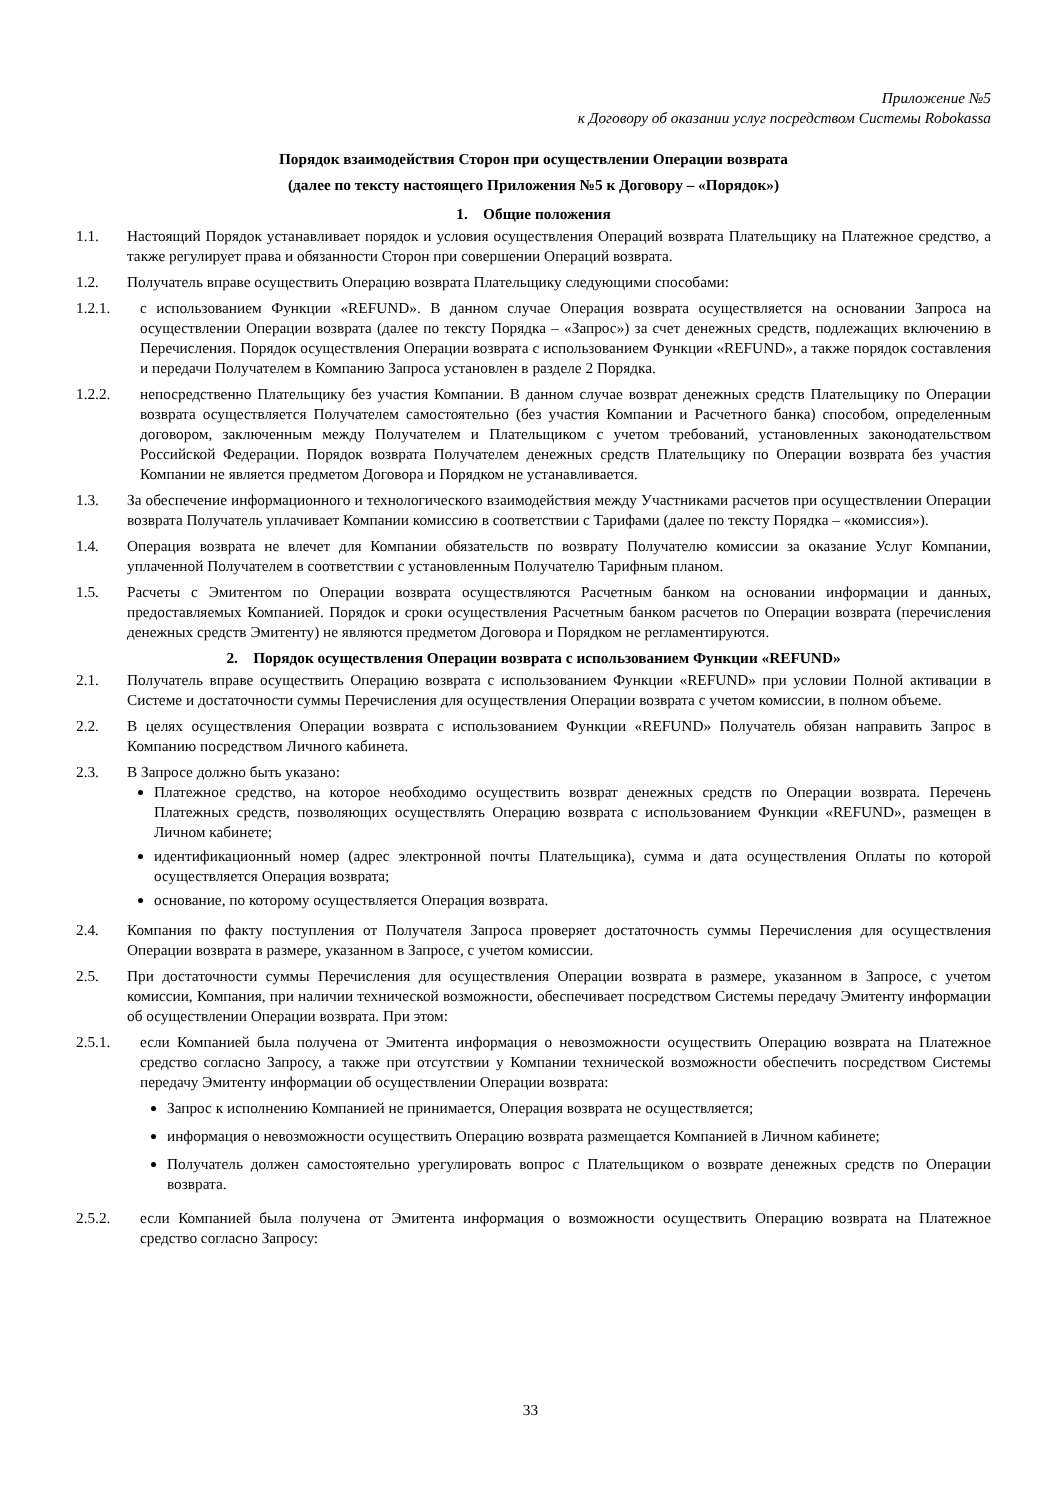Приложение №5
к Договору об оказании услуг посредством Системы Robokassa
Порядок взаимодействия Сторон при осуществлении Операции возврата
(далее по тексту настоящего Приложения №5 к Договору – «Порядок»)
1. Общие положения
1.1. Настоящий Порядок устанавливает порядок и условия осуществления Операций возврата Плательщику на Платежное средство, а также регулирует права и обязанности Сторон при совершении Операций возврата.
1.2. Получатель вправе осуществить Операцию возврата Плательщику следующими способами:
1.2.1. с использованием Функции «REFUND». В данном случае Операция возврата осуществляется на основании Запроса на осуществлении Операции возврата (далее по тексту Порядка – «Запрос») за счет денежных средств, подлежащих включению в Перечисления. Порядок осуществления Операции возврата с использованием Функции «REFUND», а также порядок составления и передачи Получателем в Компанию Запроса установлен в разделе 2 Порядка.
1.2.2. непосредственно Плательщику без участия Компании. В данном случае возврат денежных средств Плательщику по Операции возврата осуществляется Получателем самостоятельно (без участия Компании и Расчетного банка) способом, определенным договором, заключенным между Получателем и Плательщиком с учетом требований, установленных законодательством Российской Федерации. Порядок возврата Получателем денежных средств Плательщику по Операции возврата без участия Компании не является предметом Договора и Порядком не устанавливается.
1.3. За обеспечение информационного и технологического взаимодействия между Участниками расчетов при осуществлении Операции возврата Получатель уплачивает Компании комиссию в соответствии с Тарифами (далее по тексту Порядка – «комиссия»).
1.4. Операция возврата не влечет для Компании обязательств по возврату Получателю комиссии за оказание Услуг Компании, уплаченной Получателем в соответствии с установленным Получателю Тарифным планом.
1.5. Расчеты с Эмитентом по Операции возврата осуществляются Расчетным банком на основании информации и данных, предоставляемых Компанией. Порядок и сроки осуществления Расчетным банком расчетов по Операции возврата (перечисления денежных средств Эмитенту) не являются предметом Договора и Порядком не регламентируются.
2. Порядок осуществления Операции возврата с использованием Функции «REFUND»
2.1. Получатель вправе осуществить Операцию возврата с использованием Функции «REFUND» при условии Полной активации в Системе и достаточности суммы Перечисления для осуществления Операции возврата с учетом комиссии, в полном объеме.
2.2. В целях осуществления Операции возврата с использованием Функции «REFUND» Получатель обязан направить Запрос в Компанию посредством Личного кабинета.
2.3. В Запросе должно быть указано:
Платежное средство, на которое необходимо осуществить возврат денежных средств по Операции возврата. Перечень Платежных средств, позволяющих осуществлять Операцию возврата с использованием Функции «REFUND», размещен в Личном кабинете;
идентификационный номер (адрес электронной почты Плательщика), сумма и дата осуществления Оплаты по которой осуществляется Операция возврата;
основание, по которому осуществляется Операция возврата.
2.4. Компания по факту поступления от Получателя Запроса проверяет достаточность суммы Перечисления для осуществления Операции возврата в размере, указанном в Запросе, с учетом комиссии.
2.5. При достаточности суммы Перечисления для осуществления Операции возврата в размере, указанном в Запросе, с учетом комиссии, Компания, при наличии технической возможности, обеспечивает посредством Системы передачу Эмитенту информации об осуществлении Операции возврата. При этом:
2.5.1. если Компанией была получена от Эмитента информация о невозможности осуществить Операцию возврата на Платежное средство согласно Запросу, а также при отсутствии у Компании технической возможности обеспечить посредством Системы передачу Эмитенту информации об осуществлении Операции возврата:
Запрос к исполнению Компанией не принимается, Операция возврата не осуществляется;
информация о невозможности осуществить Операцию возврата размещается Компанией в Личном кабинете;
Получатель должен самостоятельно урегулировать вопрос с Плательщиком о возврате денежных средств по Операции возврата.
2.5.2. если Компанией была получена от Эмитента информация о возможности осуществить Операцию возврата на Платежное средство согласно Запросу:
33